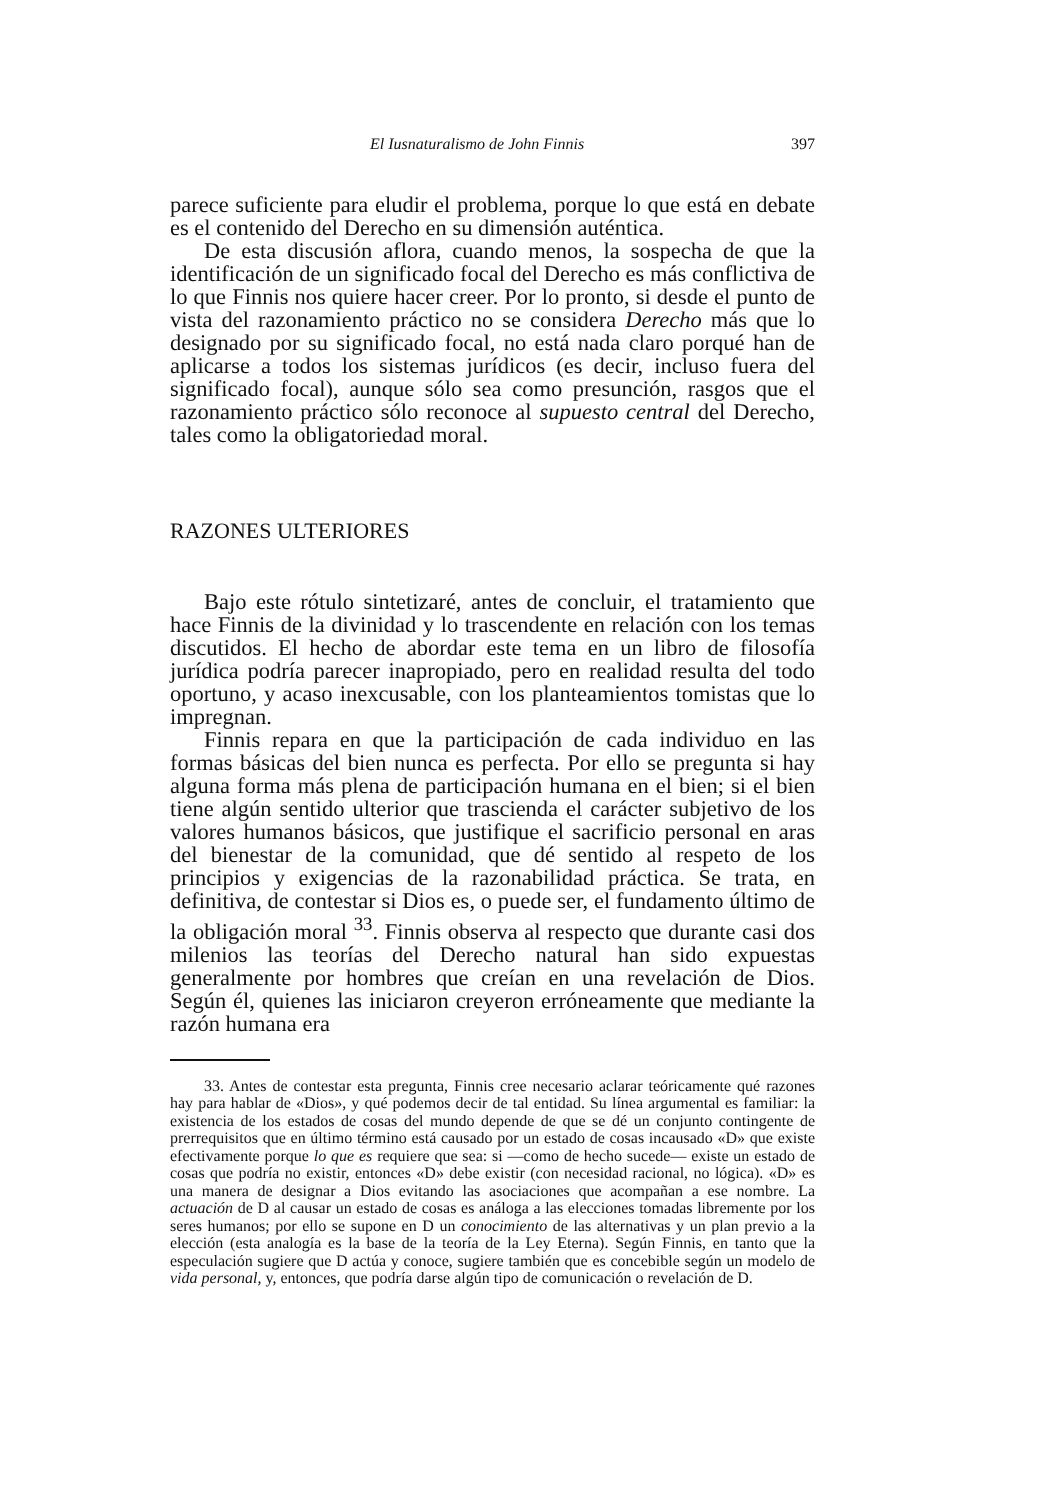El Iusnaturalismo de John Finnis 397
parece suficiente para eludir el problema, porque lo que está en debate es el contenido del Derecho en su dimensión auténtica.
De esta discusión aflora, cuando menos, la sospecha de que la identificación de un significado focal del Derecho es más conflictiva de lo que Finnis nos quiere hacer creer. Por lo pronto, si desde el punto de vista del razonamiento práctico no se considera Derecho más que lo designado por su significado focal, no está nada claro porqué han de aplicarse a todos los sistemas jurídicos (es decir, incluso fuera del significado focal), aunque sólo sea como presunción, rasgos que el razonamiento práctico sólo reconoce al supuesto central del Derecho, tales como la obligatoriedad moral.
RAZONES ULTERIORES
Bajo este rótulo sintetizaré, antes de concluir, el tratamiento que hace Finnis de la divinidad y lo trascendente en relación con los temas discutidos. El hecho de abordar este tema en un libro de filosofía jurídica podría parecer inapropiado, pero en realidad resulta del todo oportuno, y acaso inexcusable, con los planteamientos tomistas que lo impregnan.
Finnis repara en que la participación de cada individuo en las formas básicas del bien nunca es perfecta. Por ello se pregunta si hay alguna forma más plena de participación humana en el bien; si el bien tiene algún sentido ulterior que trascienda el carácter subjetivo de los valores humanos básicos, que justifique el sacrificio personal en aras del bienestar de la comunidad, que dé sentido al respeto de los principios y exigencias de la razonabilidad práctica. Se trata, en definitiva, de contestar si Dios es, o puede ser, el fundamento último de la obligación moral <sup>33</sup>. Finnis observa al respecto que durante casi dos milenios las teorías del Derecho natural han sido expuestas generalmente por hombres que creían en una revelación de Dios. Según él, quienes las iniciaron creyeron erróneamente que mediante la razón humana era
33. Antes de contestar esta pregunta, Finnis cree necesario aclarar teóricamente qué razones hay para hablar de «Dios», y qué podemos decir de tal entidad. Su línea argumental es familiar: la existencia de los estados de cosas del mundo depende de que se dé un conjunto contingente de prerrequisitos que en último término está causado por un estado de cosas incausado «D» que existe efectivamente porque lo que es requiere que sea: si —como de hecho sucede— existe un estado de cosas que podría no existir, entonces «D» debe existir (con necesidad racional, no lógica). «D» es una manera de designar a Dios evitando las asociaciones que acompañan a ese nombre. La actuación de D al causar un estado de cosas es análoga a las elecciones tomadas libremente por los seres humanos; por ello se supone en D un conocimiento de las alternativas y un plan previo a la elección (esta analogía es la base de la teoría de la Ley Eterna). Según Finnis, en tanto que la especulación sugiere que D actúa y conoce, sugiere también que es concebible según un modelo de vida personal, y, entonces, que podría darse algún tipo de comunicación o revelación de D.